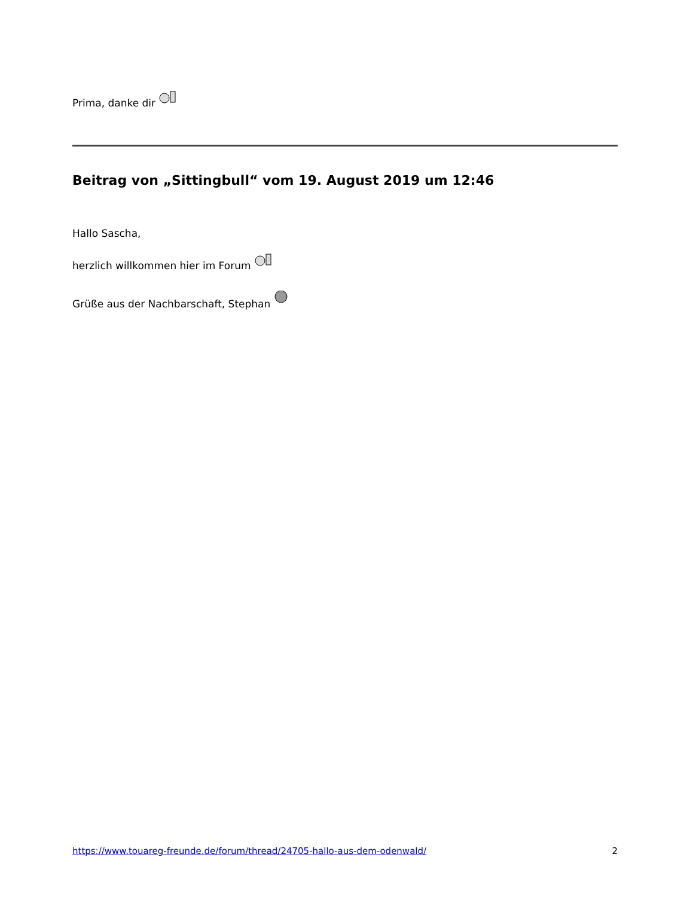Prima, danke dir
Beitrag von „Sittingbull“ vom 19. August 2019 um 12:46
Hallo Sascha,
herzlich willkommen hier im Forum
Grüße aus der Nachbarschaft, Stephan
https://www.touareg-freunde.de/forum/thread/24705-hallo-aus-dem-odenwald/ 2